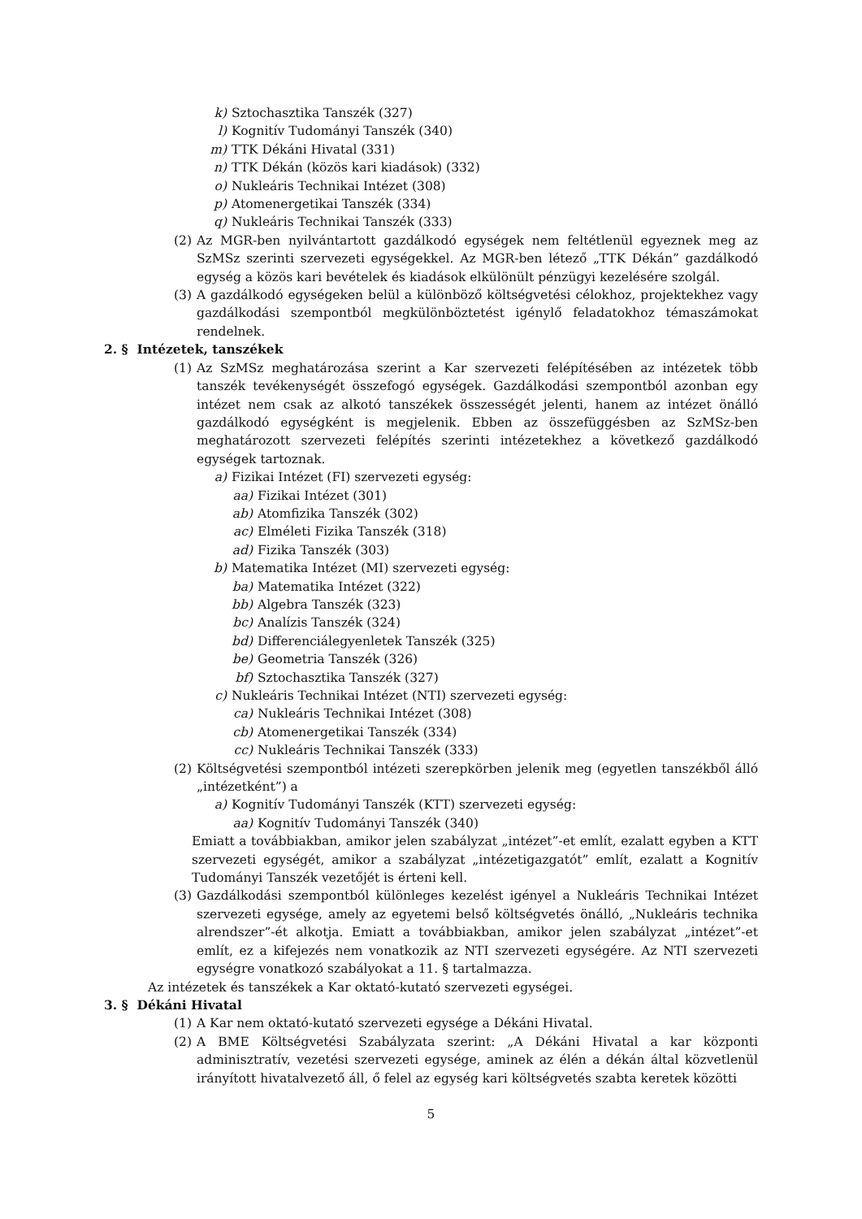k) Sztochasztika Tanszék (327)
l) Kognitív Tudományi Tanszék (340)
m) TTK Dékáni Hivatal (331)
n) TTK Dékán (közös kari kiadások) (332)
o) Nukleáris Technikai Intézet (308)
p) Atomenergetikai Tanszék (334)
q) Nukleáris Technikai Tanszék (333)
(2) Az MGR-ben nyilvántartott gazdálkodó egységek nem feltétlenül egyeznek meg az SzMSz szerinti szervezeti egységekkel. Az MGR-ben létező „TTK Dékán” gazdálkodó egység a közös kari bevételek és kiadások elkülönült pénzügyi kezelésére szolgál.
(3) A gazdálkodó egységeken belül a különböző költségvetési célokhoz, projektekhez vagy gazdálkodási szempontból megkülönböztetést igénylő feladatokhoz témaszámokat rendelnek.
2. § Intézetek, tanszékek
(1) Az SzMSz meghatározása szerint a Kar szervezeti felépítésében az intézetek több tanszék tevékenységét összefogó egységek. Gazdálkodási szempontból azonban egy intézet nem csak az alkotó tanszékek összességét jelenti, hanem az intézet önálló gazdálkodó egységként is megjelenik. Ebben az összefüggésben az SzMSz-ben meghatározott szervezeti felépítés szerinti intézetekhez a következő gazdálkodó egységek tartoznak.
a) Fizikai Intézet (FI) szervezeti egység:
aa) Fizikai Intézet (301)
ab) Atomfizika Tanszék (302)
ac) Elméleti Fizika Tanszék (318)
ad) Fizika Tanszék (303)
b) Matematika Intézet (MI) szervezeti egység:
ba) Matematika Intézet (322)
bb) Algebra Tanszék (323)
bc) Analízis Tanszék (324)
bd) Differenciálegyenletek Tanszék (325)
be) Geometria Tanszék (326)
bf) Sztochasztika Tanszék (327)
c) Nukleáris Technikai Intézet (NTI) szervezeti egység:
ca) Nukleáris Technikai Intézet (308)
cb) Atomenergetikai Tanszék (334)
cc) Nukleáris Technikai Tanszék (333)
(2) Költségvetési szempontból intézeti szerepkörben jelenik meg (egyetlen tanszékből álló „intézetként”) a
a) Kognitív Tudományi Tanszék (KTT) szervezeti egység:
aa) Kognitív Tudományi Tanszék (340)
Emiatt a továbbiakban, amikor jelen szabályzat „intézet”-et említ, ezalatt egyben a KTT szervezeti egységét, amikor a szabályzat „intézetigazgatót” említ, ezalatt a Kognitív Tudományi Tanszék vezetőjét is érteni kell.
(3) Gazdálkodási szempontból különleges kezelést igényel a Nukleáris Technikai Intézet szervezeti egysége, amely az egyetemi belső költségvetés önálló, „Nukleáris technika alrendszer”-ét alkotja. Emiatt a továbbiakban, amikor jelen szabályzat „intézet”-et említ, ez a kifejezés nem vonatkozik az NTI szervezeti egységére. Az NTI szervezeti egységre vonatkozó szabályokat a 11. § tartalmazza.
Az intézetek és tanszékek a Kar oktató-kutató szervezeti egységei.
3. § Dékáni Hivatal
(1) A Kar nem oktató-kutató szervezeti egysége a Dékáni Hivatal.
(2) A BME Költségvetési Szabályzata szerint: „A Dékáni Hivatal a kar központi adminisztratív, vezetési szervezeti egysége, aminek az élén a dékán által közvetlenül irányított hivatalvezető áll, ő felel az egység kari költségvetés szabta keretek közötti
5